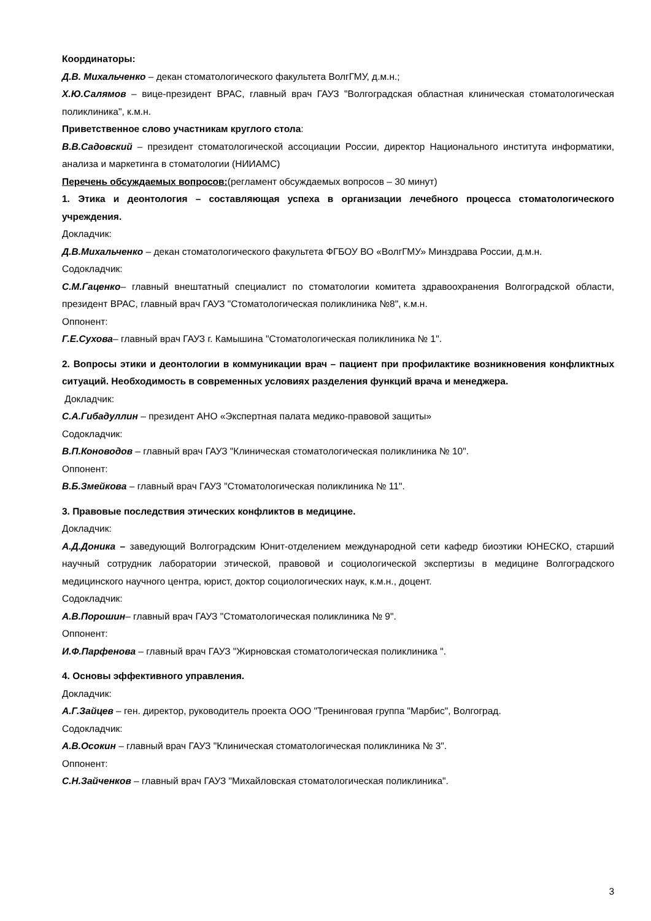Координаторы:
Д.В. Михальченко – декан стоматологического факультета ВолгГМУ, д.м.н.;
Х.Ю.Салямов – вице-президент ВРАС, главный врач ГАУЗ "Волгоградская областная клиническая стоматологическая поликлиника", к.м.н.
Приветственное слово участникам круглого стола:
В.В.Садовский – президент стоматологической ассоциации России, директор Национального института информатики, анализа и маркетинга в стоматологии (НИИАМС)
Перечень обсуждаемых вопросов:(регламент обсуждаемых вопросов – 30 минут)
1. Этика и деонтология – составляющая успеха в организации лечебного процесса стоматологического учреждения.
Докладчик:
Д.В.Михальченко – декан стоматологического факультета ФГБОУ ВО «ВолгГМУ» Минздрава России, д.м.н.
Содокладчик:
С.М.Гаценко– главный внештатный специалист по стоматологии комитета здравоохранения Волгоградской области, президент ВРАС, главный врач ГАУЗ "Стоматологическая поликлиника №8", к.м.н.
Оппонент:
Г.Е.Сухова– главный врач ГАУЗ г. Камышина "Стоматологическая поликлиника № 1".
2. Вопросы этики и деонтологии в коммуникации врач – пациент при профилактике возникновения конфликтных ситуаций. Необходимость в современных условиях разделения функций врача и менеджера.
Докладчик:
С.А.Гибадуллин – президент АНО «Экспертная палата медико-правовой защиты»
Содокладчик:
В.П.Коноводов – главный врач ГАУЗ "Клиническая стоматологическая поликлиника № 10".
Оппонент:
В.Б.Змейкова – главный врач ГАУЗ "Стоматологическая поликлиника № 11".
3. Правовые последствия этических конфликтов в медицине.
Докладчик:
А.Д.Доника – заведующий Волгоградским Юнит-отделением международной сети кафедр биоэтики ЮНЕСКО, старший научный сотрудник лаборатории этической, правовой и социологической экспертизы в медицине Волгоградского медицинского научного центра, юрист, доктор социологических наук, к.м.н., доцент.
Содокладчик:
А.В.Порошин– главный врач ГАУЗ "Стоматологическая поликлиника № 9".
Оппонент:
И.Ф.Парфенова – главный врач ГАУЗ "Жирновская стоматологическая поликлиника ".
4. Основы эффективного управления.
Докладчик:
А.Г.Зайцев – ген. директор, руководитель проекта ООО "Тренинговая группа "Марбис", Волгоград.
Содокладчик:
А.В.Осокин – главный врач ГАУЗ "Клиническая стоматологическая поликлиника № 3".
Оппонент:
С.Н.Зайченков – главный врач ГАУЗ "Михайловская стоматологическая поликлиника".
3